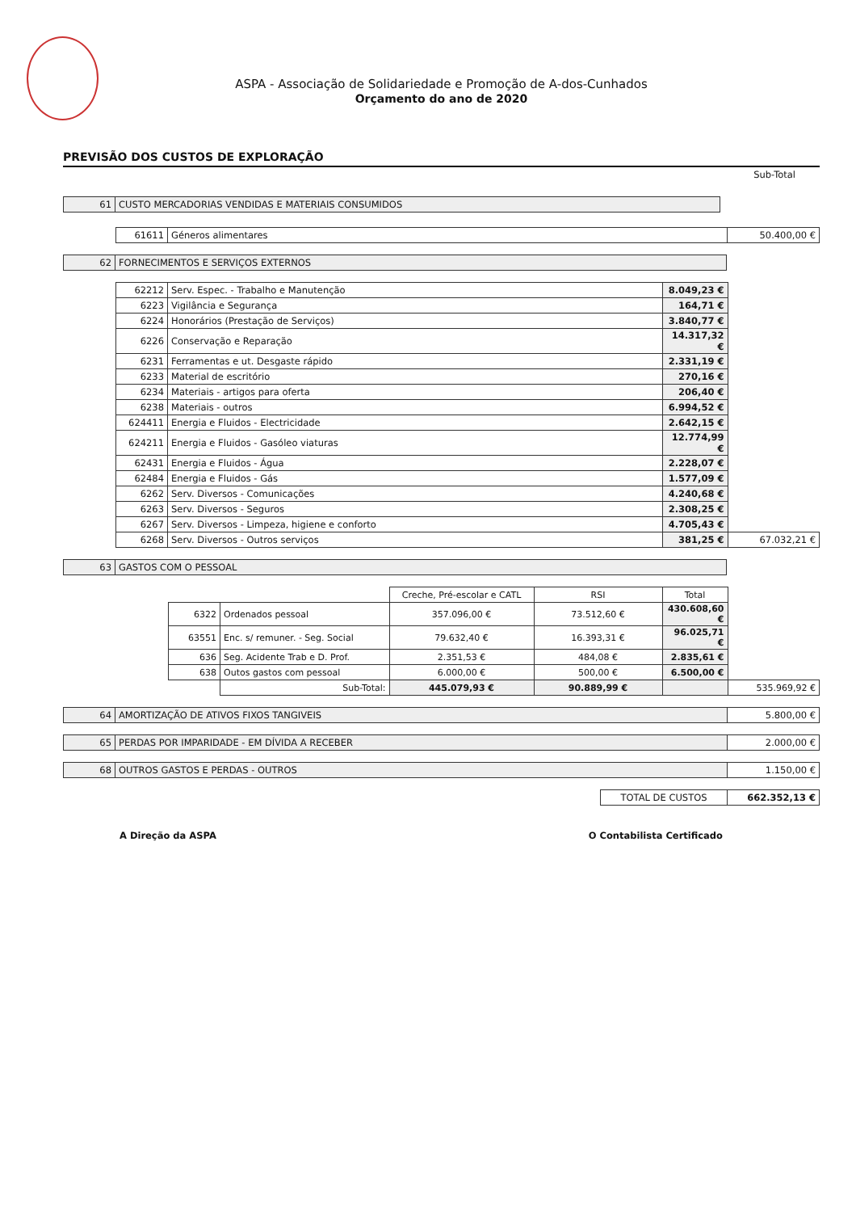ASPA - Associação de Solidariedade e Promoção de A-dos-Cunhados
Orçamento do ano de 2020
PREVISÃO DOS CUSTOS DE EXPLORAÇÃO
Sub-Total
| 61 | CUSTO MERCADORIAS VENDIDAS E MATERIAIS CONSUMIDOS | |
| 61611 | Géneros alimentares | 50.400,00 € |
| 62 | FORNECIMENTOS E SERVIÇOS EXTERNOS |
| 62212 | Serv. Espec. - Trabalho e Manutenção | 8.049,23 € | |
| 6223 | Vigilância e Segurança | 164,71 € | |
| 6224 | Honorários (Prestação de Serviços) | 3.840,77 € | |
| 6226 | Conservação e Reparação | 14.317,32 € | |
| 6231 | Ferramentas e ut. Desgaste rápido | 2.331,19 € | |
| 6233 | Material de escritório | 270,16 € | |
| 6234 | Materiais - artigos para oferta | 206,40 € | |
| 6238 | Materiais - outros | 6.994,52 € | |
| 624411 | Energia e Fluidos - Electricidade | 2.642,15 € | |
| 624211 | Energia e Fluidos - Gasóleo viaturas | 12.774,99 € | |
| 62431 | Energia e Fluidos - Água | 2.228,07 € | |
| 62484 | Energia e Fluidos - Gás | 1.577,09 € | |
| 6262 | Serv. Diversos - Comunicações | 4.240,68 € | |
| 6263 | Serv. Diversos - Seguros | 2.308,25 € | |
| 6267 | Serv. Diversos - Limpeza, higiene e conforto | 4.705,43 € | |
| 6268 | Serv. Diversos - Outros serviços | 381,25 € | 67.032,21 € |
| 63 | GASTOS COM O PESSOAL |
| | | Creche, Pré-escolar e CATL | RSI | Total | |
| 6322 | Ordenados pessoal | 357.096,00 € | 73.512,60 € | 430.608,60 € | |
| 63551 | Enc. s/ remuner. - Seg. Social | 79.632,40 € | 16.393,31 € | 96.025,71 € | |
| 636 | Seg. Acidente Trab e D. Prof. | 2.351,53 € | 484,08 € | 2.835,61 € | |
| 638 | Outos gastos com pessoal | 6.000,00 € | 500,00 € | 6.500,00 € | |
| | Sub-Total: | 445.079,93 € | 90.889,99 € | | 535.969,92 € |
| 64 | AMORTIZAÇÃO DE ATIVOS FIXOS TANGIVEIS | 5.800,00 € |
| 65 | PERDAS POR IMPARIDADE - EM DÍVIDA A RECEBER | 2.000,00 € |
| 68 | OUTROS GASTOS E PERDAS - OUTROS | 1.150,00 € |
| TOTAL DE CUSTOS | 662.352,13 € |
A Direção da ASPA O Contabilista Certificado